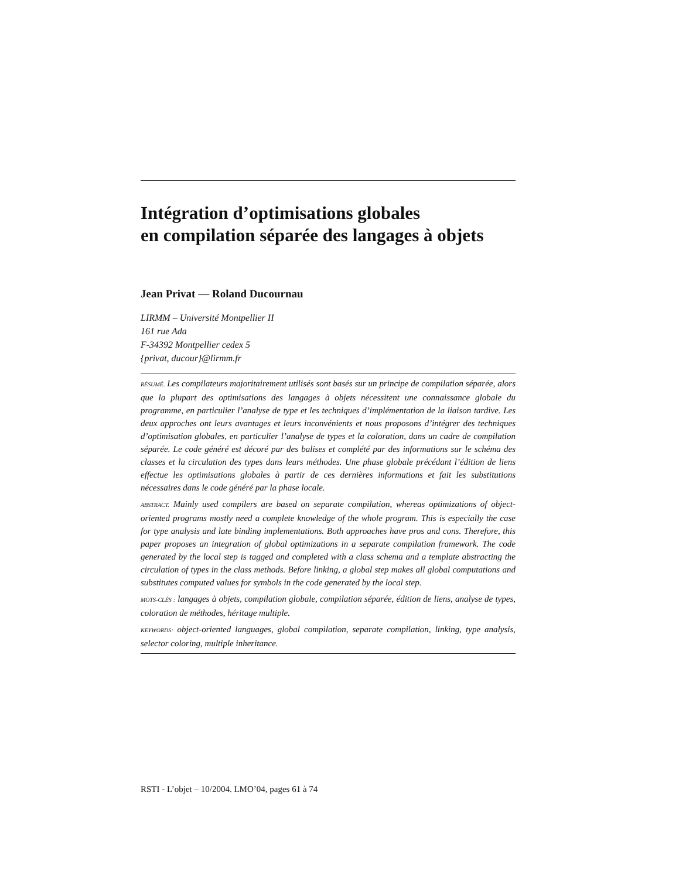Intégration d’optimisations globales
en compilation séparée des langages à objets
Jean Privat — Roland Ducournau
LIRMM – Université Montpellier II
161 rue Ada
F-34392 Montpellier cedex 5
{privat, ducour}@lirmm.fr
RÉSUMÉ. Les compilateurs majoritairement utilisés sont basés sur un principe de compilation séparée, alors que la plupart des optimisations des langages à objets nécessitent une connaissance globale du programme, en particulier l’analyse de type et les techniques d’implémentation de la liaison tardive. Les deux approches ont leurs avantages et leurs inconvénients et nous proposons d’intégrer des techniques d’optimisation globales, en particulier l’analyse de types et la coloration, dans un cadre de compilation séparée. Le code généré est décoré par des balises et complété par des informations sur le schéma des classes et la circulation des types dans leurs méthodes. Une phase globale précédant l’édition de liens effectue les optimisations globales à partir de ces dernières informations et fait les substitutions nécessaires dans le code généré par la phase locale.
ABSTRACT. Mainly used compilers are based on separate compilation, whereas optimizations of object-oriented programs mostly need a complete knowledge of the whole program. This is especially the case for type analysis and late binding implementations. Both approaches have pros and cons. Therefore, this paper proposes an integration of global optimizations in a separate compilation framework. The code generated by the local step is tagged and completed with a class schema and a template abstracting the circulation of types in the class methods. Before linking, a global step makes all global computations and substitutes computed values for symbols in the code generated by the local step.
MOTS-CLÉS : langages à objets, compilation globale, compilation séparée, édition de liens, analyse de types, coloration de méthodes, héritage multiple.
KEYWORDS: object-oriented languages, global compilation, separate compilation, linking, type analysis, selector coloring, multiple inheritance.
RSTI - L’objet – 10/2004. LMO’04, pages 61 à 74